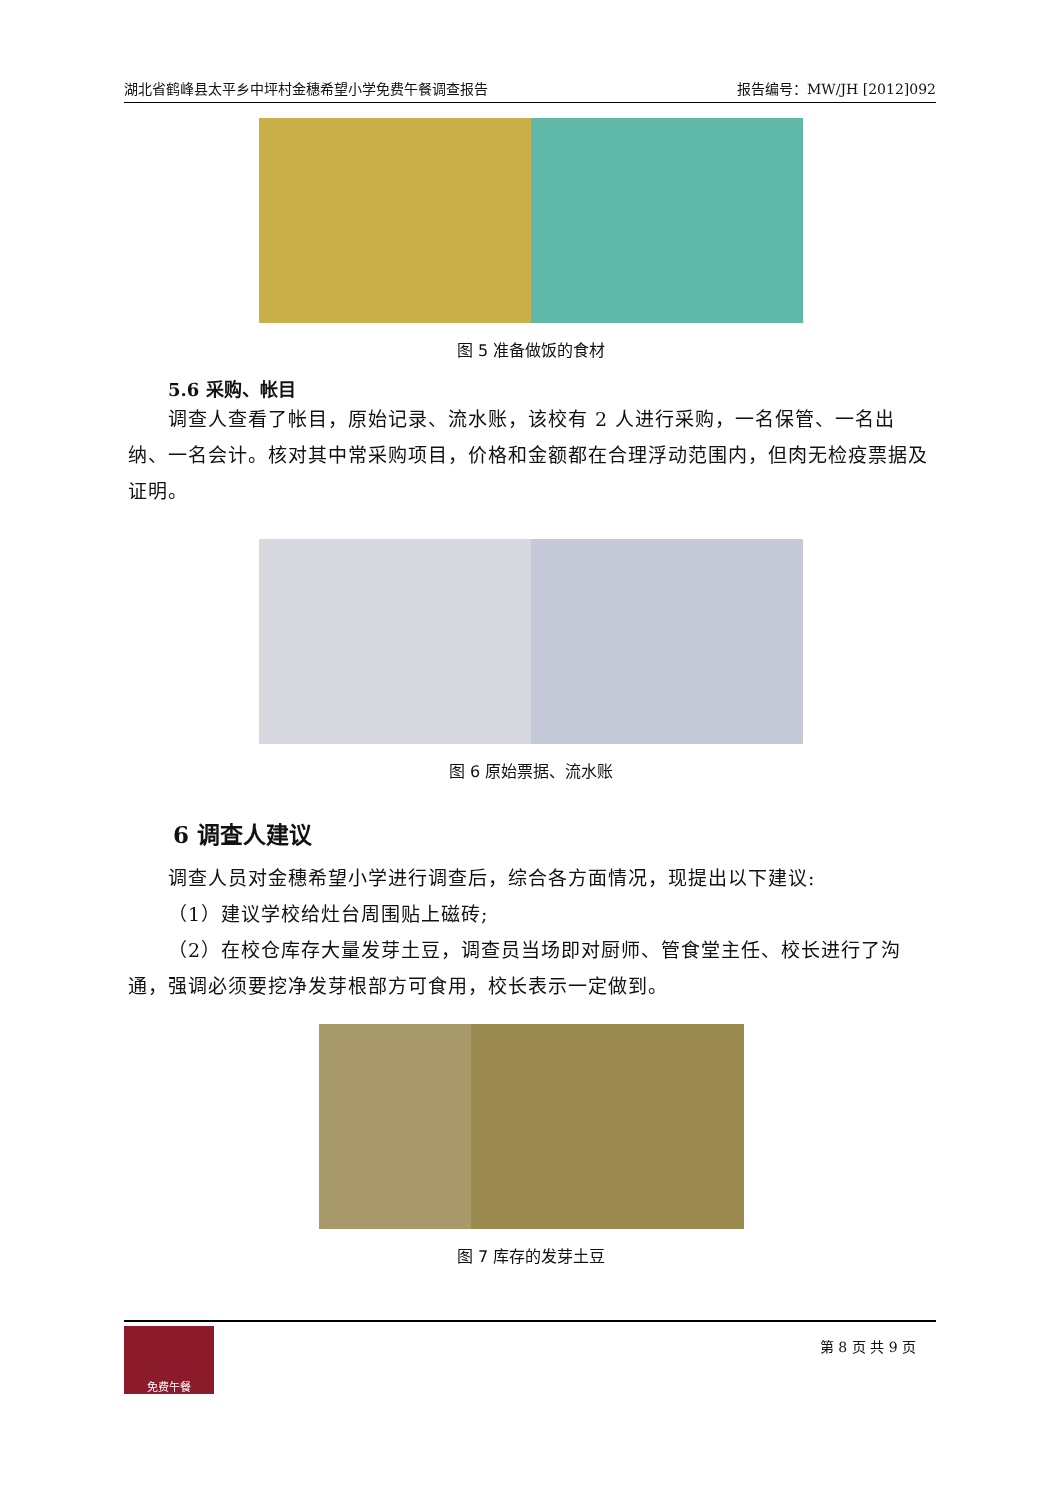湖北省鹤峰县太平乡中坪村金穗希望小学免费午餐调查报告 报告编号：MW/JH [2012]092
图 5 准备做饭的食材
5.6 采购、帐目
调查人查看了帐目，原始记录、流水账，该校有 2 人进行采购，一名保管、一名出纳、一名会计。核对其中常采购项目，价格和金额都在合理浮动范围内，但肉无检疫票据及证明。
图 6 原始票据、流水账
6 调查人建议
调查人员对金穗希望小学进行调查后，综合各方面情况，现提出以下建议:
（1）建议学校给灶台周围贴上磁砖;
（2）在校仓库存大量发芽土豆，调查员当场即对厨师、管食堂主任、校长进行了沟通，强调必须要挖净发芽根部方可食用，校长表示一定做到。
图 7 库存的发芽土豆
免费午餐
第 8 页 共 9 页